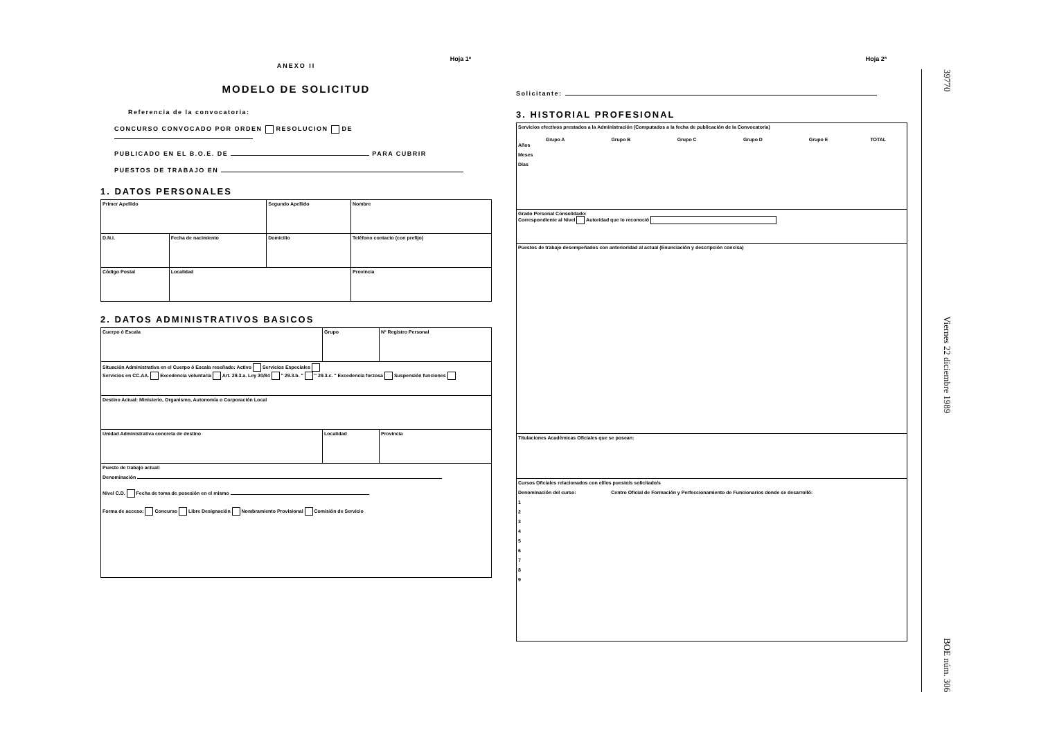Hoja 1ª
ANEXO II
MODELO DE SOLICITUD
Referencia de la convocatoria:
CONCURSO CONVOCADO POR ORDEN RESOLUCION DE
PUBLICADO EN EL B.O.E. DE PARA CUBRIR
PUESTOS DE TRABAJO EN
1. DATOS PERSONALES
| Primer Apellido | | Segundo Apellido | Nombre | |
| D.N.I. | Fecha de nacimiento | Domicilio | | Teléfono contacto (con prefijo) |
| Código Postal | Localidad | | Provincia | |
2. DATOS ADMINISTRATIVOS BASICOS
| Cuerpo ó Escala | | Grupo | Nº Registro Personal |
| Situación Administrativa en el Cuerpo ó Escala reseñado: Activo Servicios Especiales Servicios en CC.AA. Excedencia voluntaria Art. 29.3.a. Ley 30/84 " 29.3.b. " " 29.3.c. " Excedencia forzosa Suspensión funciones | | | |
| Destino Actual: Ministerio, Organismo, Autonomía o Corporación Local | | | |
| Unidad Administrativa concreta de destino | Localidad | | Provincia |
| Puesto de trabajo actual: Denominación Nivel C.D. Fecha de toma de posesión en el mismo Forma de acceso: Concurso Libre Designación Nombramiento Provisional Comisión de Servicio | | | |
Hoja 2ª
Solicitante:
3. HISTORIAL PROFESIONAL
| Servicios efectivos prestados a la Administración (Computados a la fecha de publicación de la Convocatoria) / / Grupo A / Grupo B / Grupo C / Grupo D / Grupo E / TOTAL / / --- / --- / --- / --- / --- / --- / --- / Años Meses Días |
| Grado Personal Consolidado: Correspondiente al Nivel Autoridad que lo reconoció |
| Puestos de trabajo desempeñados con anterioridad al actual (Enunciación y descripción concisa) |
| Titulaciones Académicas Oficiales que se posean: |
| Cursos Oficiales relacionados con el/los puesto/s solicitado/s Denominación del curso: Centro Oficial de Formación y Perfeccionamiento de Funcionarios donde se desarrolló: 1 2 3 4 5 6 7 8 9 |
39770 Viernes 22 diciembre 1989 BOE núm. 306